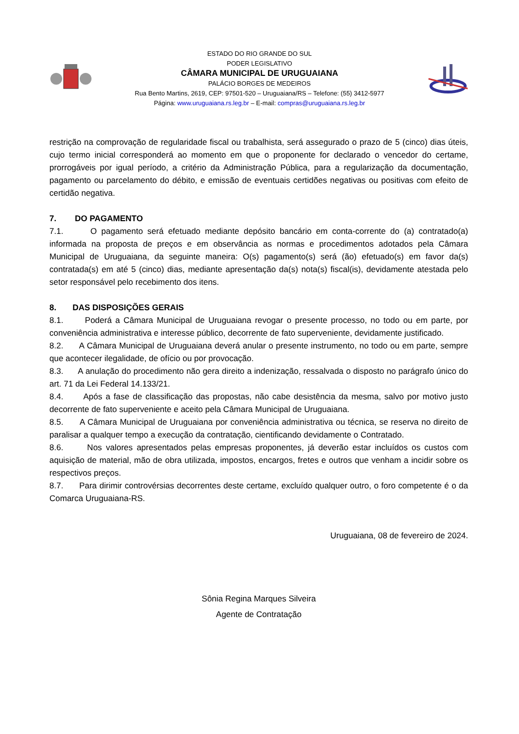ESTADO DO RIO GRANDE DO SUL
PODER LEGISLATIVO
CÂMARA MUNICIPAL DE URUGUAIANA
PALÁCIO BORGES DE MEDEIROS
Rua Bento Martins, 2619, CEP: 97501-520 – Uruguaiana/RS – Telefone: (55) 3412-5977
Página: www.uruguaiana.rs.leg.br – E-mail: compras@uruguaiana.rs.leg.br
restrição na comprovação de regularidade fiscal ou trabalhista, será assegurado o prazo de 5 (cinco) dias úteis, cujo termo inicial corresponderá ao momento em que o proponente for declarado o vencedor do certame, prorrogáveis por igual período, a critério da Administração Pública, para a regularização da documentação, pagamento ou parcelamento do débito, e emissão de eventuais certidões negativas ou positivas com efeito de certidão negativa.
7. DO PAGAMENTO
7.1. O pagamento será efetuado mediante depósito bancário em conta-corrente do (a) contratado(a) informada na proposta de preços e em observância as normas e procedimentos adotados pela Câmara Municipal de Uruguaiana, da seguinte maneira: O(s) pagamento(s) será (ão) efetuado(s) em favor da(s) contratada(s) em até 5 (cinco) dias, mediante apresentação da(s) nota(s) fiscal(is), devidamente atestada pelo setor responsável pelo recebimento dos itens.
8. DAS DISPOSIÇÕES GERAIS
8.1. Poderá a Câmara Municipal de Uruguaiana revogar o presente processo, no todo ou em parte, por conveniência administrativa e interesse público, decorrente de fato superveniente, devidamente justificado.
8.2. A Câmara Municipal de Uruguaiana deverá anular o presente instrumento, no todo ou em parte, sempre que acontecer ilegalidade, de ofício ou por provocação.
8.3. A anulação do procedimento não gera direito a indenização, ressalvada o disposto no parágrafo único do art. 71 da Lei Federal 14.133/21.
8.4. Após a fase de classificação das propostas, não cabe desistência da mesma, salvo por motivo justo decorrente de fato superveniente e aceito pela Câmara Municipal de Uruguaiana.
8.5. A Câmara Municipal de Uruguaiana por conveniência administrativa ou técnica, se reserva no direito de paralisar a qualquer tempo a execução da contratação, cientificando devidamente o Contratado.
8.6. Nos valores apresentados pelas empresas proponentes, já deverão estar incluídos os custos com aquisição de material, mão de obra utilizada, impostos, encargos, fretes e outros que venham a incidir sobre os respectivos preços.
8.7. Para dirimir controvérsias decorrentes deste certame, excluído qualquer outro, o foro competente é o da Comarca Uruguaiana-RS.
Uruguaiana, 08 de fevereiro de 2024.
Sônia Regina Marques Silveira
Agente de Contratação